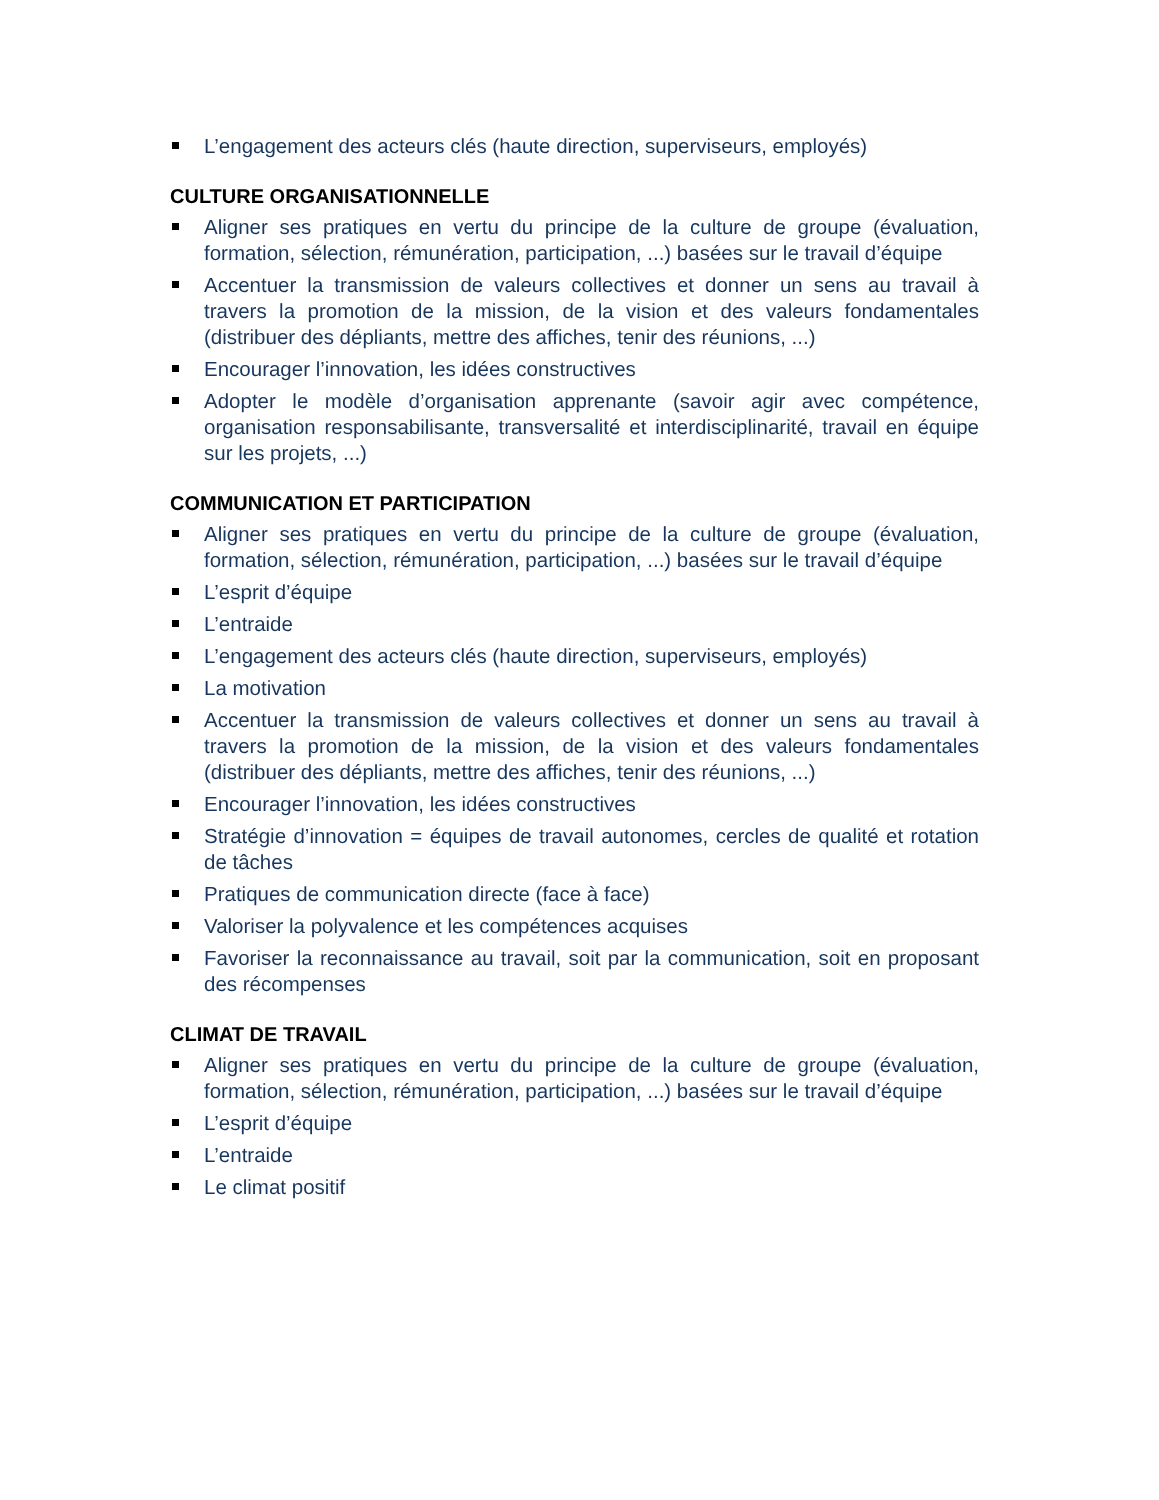L’engagement des acteurs clés (haute direction, superviseurs, employés)
CULTURE ORGANISATIONNELLE
Aligner ses pratiques en vertu du principe de la culture de groupe (évaluation, formation, sélection, rémunération, participation, ...) basées sur le travail d’équipe
Accentuer la transmission de valeurs collectives et donner un sens au travail à travers la promotion de la mission, de la vision et des valeurs fondamentales (distribuer des dépliants, mettre des affiches, tenir des réunions, ...)
Encourager l’innovation, les idées constructives
Adopter le modèle d’organisation apprenante (savoir agir avec compétence, organisation responsabilisante, transversalité et interdisciplinarité, travail en équipe sur les projets, ...)
COMMUNICATION ET PARTICIPATION
Aligner ses pratiques en vertu du principe de la culture de groupe (évaluation, formation, sélection, rémunération, participation, ...) basées sur le travail d’équipe
L’esprit d’équipe
L’entraide
L’engagement des acteurs clés (haute direction, superviseurs, employés)
La motivation
Accentuer la transmission de valeurs collectives et donner un sens au travail à travers la promotion de la mission, de la vision et des valeurs fondamentales (distribuer des dépliants, mettre des affiches, tenir des réunions, ...)
Encourager l’innovation, les idées constructives
Stratégie d’innovation = équipes de travail autonomes, cercles de qualité et rotation de tâches
Pratiques de communication directe (face à face)
Valoriser la polyvalence et les compétences acquises
Favoriser la reconnaissance au travail, soit par la communication, soit en proposant des récompenses
CLIMAT DE TRAVAIL
Aligner ses pratiques en vertu du principe de la culture de groupe (évaluation, formation, sélection, rémunération, participation, ...) basées sur le travail d’équipe
L’esprit d’équipe
L’entraide
Le climat positif